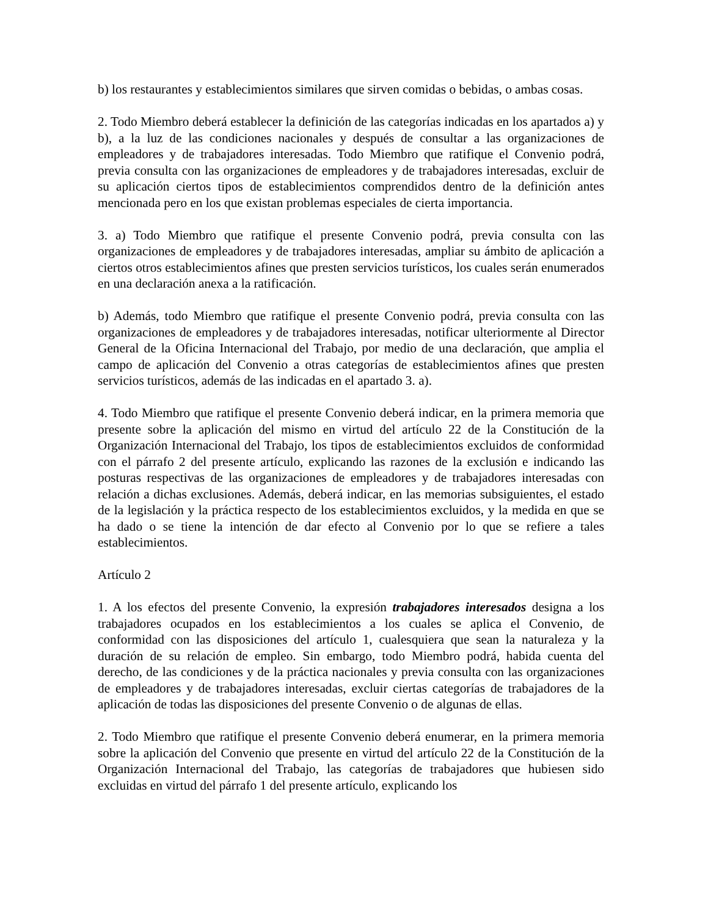b) los restaurantes y establecimientos similares que sirven comidas o bebidas, o ambas cosas.
2. Todo Miembro deberá establecer la definición de las categorías indicadas en los apartados a) y b), a la luz de las condiciones nacionales y después de consultar a las organizaciones de empleadores y de trabajadores interesadas. Todo Miembro que ratifique el Convenio podrá, previa consulta con las organizaciones de empleadores y de trabajadores interesadas, excluir de su aplicación ciertos tipos de establecimientos comprendidos dentro de la definición antes mencionada pero en los que existan problemas especiales de cierta importancia.
3. a) Todo Miembro que ratifique el presente Convenio podrá, previa consulta con las organizaciones de empleadores y de trabajadores interesadas, ampliar su ámbito de aplicación a ciertos otros establecimientos afines que presten servicios turísticos, los cuales serán enumerados en una declaración anexa a la ratificación.
b) Además, todo Miembro que ratifique el presente Convenio podrá, previa consulta con las organizaciones de empleadores y de trabajadores interesadas, notificar ulteriormente al Director General de la Oficina Internacional del Trabajo, por medio de una declaración, que amplia el campo de aplicación del Convenio a otras categorías de establecimientos afines que presten servicios turísticos, además de las indicadas en el apartado 3. a).
4. Todo Miembro que ratifique el presente Convenio deberá indicar, en la primera memoria que presente sobre la aplicación del mismo en virtud del artículo 22 de la Constitución de la Organización Internacional del Trabajo, los tipos de establecimientos excluidos de conformidad con el párrafo 2 del presente artículo, explicando las razones de la exclusión e indicando las posturas respectivas de las organizaciones de empleadores y de trabajadores interesadas con relación a dichas exclusiones. Además, deberá indicar, en las memorias subsiguientes, el estado de la legislación y la práctica respecto de los establecimientos excluidos, y la medida en que se ha dado o se tiene la intención de dar efecto al Convenio por lo que se refiere a tales establecimientos.
Artículo 2
1. A los efectos del presente Convenio, la expresión trabajadores interesados designa a los trabajadores ocupados en los establecimientos a los cuales se aplica el Convenio, de conformidad con las disposiciones del artículo 1, cualesquiera que sean la naturaleza y la duración de su relación de empleo. Sin embargo, todo Miembro podrá, habida cuenta del derecho, de las condiciones y de la práctica nacionales y previa consulta con las organizaciones de empleadores y de trabajadores interesadas, excluir ciertas categorías de trabajadores de la aplicación de todas las disposiciones del presente Convenio o de algunas de ellas.
2. Todo Miembro que ratifique el presente Convenio deberá enumerar, en la primera memoria sobre la aplicación del Convenio que presente en virtud del artículo 22 de la Constitución de la Organización Internacional del Trabajo, las categorías de trabajadores que hubiesen sido excluidas en virtud del párrafo 1 del presente artículo, explicando los